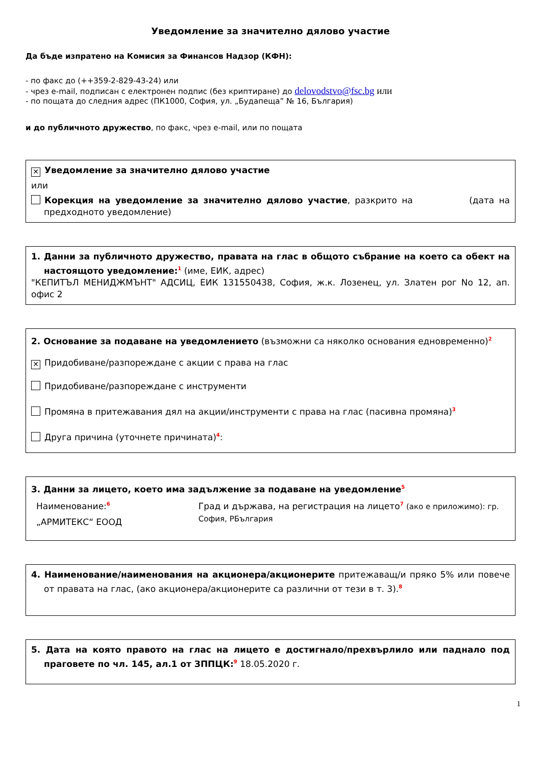Уведомление за значително дялово участие
Да бъде изпратено на Комисия за Финансов Надзор (КФН):
- по факс до (++359-2-829-43-24) или
- чрез e-mail, подписан с електронен подпис (без криптиране) до delovodstvo@fsc.bg или
- по пощата до следния адрес (ПК1000, София, ул. „Будапеща” № 16, България)
и до публичното дружество, по факс, чрез e-mail, или по пощата
✕ Уведомление за значително дялово участие
или
Корекция на уведомление за значително дялово участие, разкрито на (дата на предходното уведомление)
1. Данни за публичното дружество, правата на глас в общото събрание на което са обект на настоящото уведомление:<sup>1</sup> (име, ЕИК, адрес)
"КЕПИТЪЛ МЕНИДЖМЪНТ" АДСИЦ, ЕИК 131550438, София, ж.к. Лозенец, ул. Златен рог No 12, ап. офис 2
2. Основание за подаване на уведомлението (възможни са няколко основания едновременно)<sup>2</sup>
✕ Придобиване/разпореждане с акции с права на глас
Придобиване/разпореждане с инструменти
Промяна в притежавания дял на акции/инструменти с права на глас (пасивна промяна)<sup>3</sup>
Друга причина (уточнете причината)<sup>4</sup>:
3. Данни за лицето, което има задължение за подаване на уведомление<sup>5</sup>
Наименование:<sup>6</sup>
„АРМИТЕКС“ ЕООД
Град и държава, на регистрация на лицето<sup>7</sup> (ако е приложимо): гр. София, РБългария
4. Наименование/наименования на акционера/акционерите притежаващ/и пряко 5% или повече от правата на глас, (ако акционера/акционерите са различни от тези в т. 3).<sup>8</sup>
5. Дата на която правото на глас на лицето е достигнало/прехвърлило или паднало под праговете по чл. 145, ал.1 от ЗППЦК:<sup>9</sup> 18.05.2020 г.
1